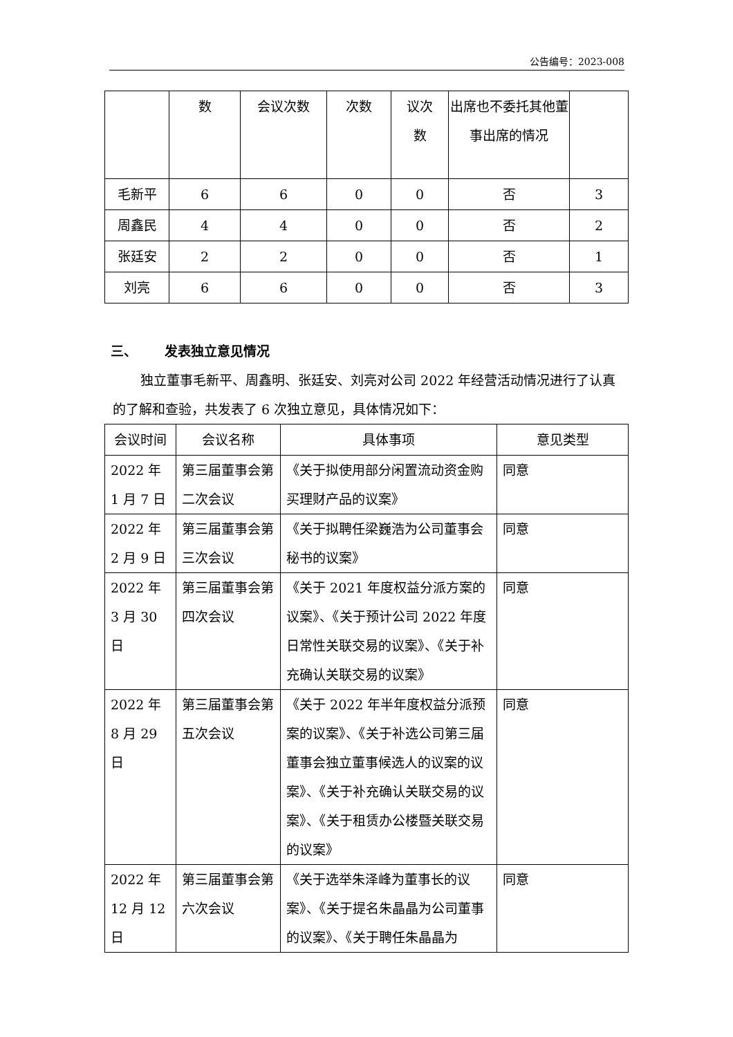公告编号：2023-008
| | 数 | 会议次数 | 次数 | 议次 数 | 出席也不委托其他董事出席的情况 | |
| 毛新平 | 6 | 6 | 0 | 0 | 否 | 3 |
| 周鑫民 | 4 | 4 | 0 | 0 | 否 | 2 |
| 张廷安 | 2 | 2 | 0 | 0 | 否 | 1 |
| 刘亮 | 6 | 6 | 0 | 0 | 否 | 3 |
三、 发表独立意见情况
独立董事毛新平、周鑫明、张廷安、刘亮对公司 2022 年经营活动情况进行了认真的了解和查验，共发表了 6 次独立意见，具体情况如下：
| 会议时间 | 会议名称 | 具体事项 | 意见类型 |
| --- | --- | --- | --- |
| 2022 年 1 月 7 日 | 第三届董事会第二次会议 | 《关于拟使用部分闲置流动资金购买理财产品的议案》 | 同意 |
| 2022 年 2 月 9 日 | 第三届董事会第三次会议 | 《关于拟聘任梁巍浩为公司董事会秘书的议案》 | 同意 |
| 2022 年 3 月 30 日 | 第三届董事会第四次会议 | 《关于 2021 年度权益分派方案的议案》、《关于预计公司 2022 年度日常性关联交易的议案》、《关于补充确认关联交易的议案》 | 同意 |
| 2022 年 8 月 29 日 | 第三届董事会第五次会议 | 《关于 2022 年半年度权益分派预案的议案》、《关于补选公司第三届董事会独立董事候选人的议案的议案》、《关于补充确认关联交易的议案》、《关于租赁办公楼暨关联交易的议案》 | 同意 |
| 2022 年 12 月 12 日 | 第三届董事会第六次会议 | 《关于选举朱泽峰为董事长的议案》、《关于提名朱晶晶为公司董事的议案》、《关于聘任朱晶晶为 | 同意 |